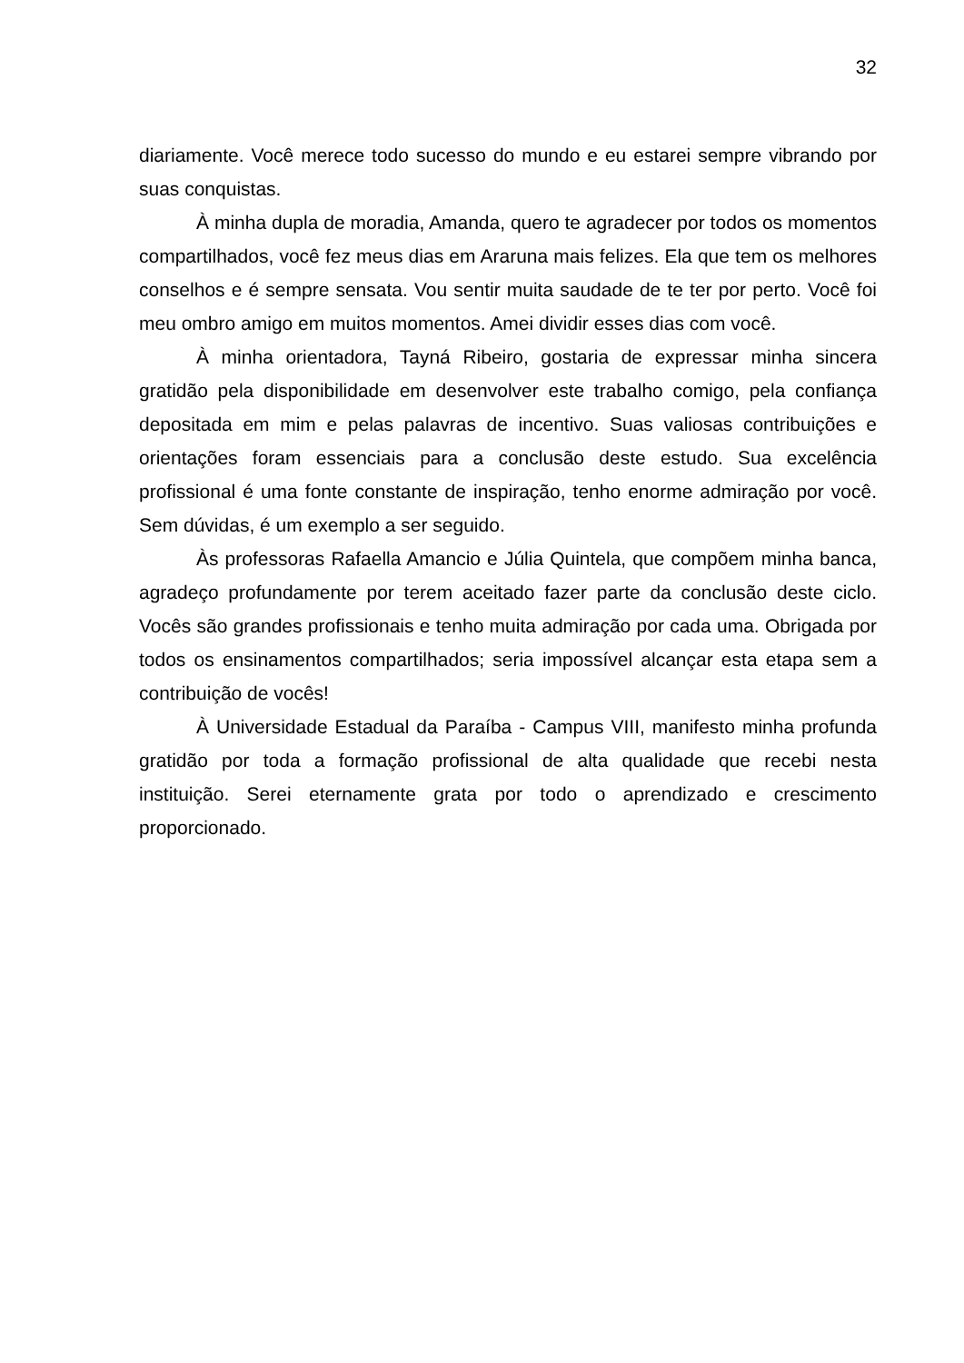32
diariamente. Você merece todo sucesso do mundo e eu estarei sempre vibrando por suas conquistas.
À minha dupla de moradia, Amanda, quero te agradecer por todos os momentos compartilhados, você fez meus dias em Araruna mais felizes. Ela que tem os melhores conselhos e é sempre sensata. Vou sentir muita saudade de te ter por perto. Você foi meu ombro amigo em muitos momentos. Amei dividir esses dias com você.
À minha orientadora, Tayná Ribeiro, gostaria de expressar minha sincera gratidão pela disponibilidade em desenvolver este trabalho comigo, pela confiança depositada em mim e pelas palavras de incentivo. Suas valiosas contribuições e orientações foram essenciais para a conclusão deste estudo. Sua excelência profissional é uma fonte constante de inspiração, tenho enorme admiração por você. Sem dúvidas, é um exemplo a ser seguido.
Às professoras Rafaella Amancio e Júlia Quintela, que compõem minha banca, agradeço profundamente por terem aceitado fazer parte da conclusão deste ciclo. Vocês são grandes profissionais e tenho muita admiração por cada uma. Obrigada por todos os ensinamentos compartilhados; seria impossível alcançar esta etapa sem a contribuição de vocês!
À Universidade Estadual da Paraíba - Campus VIII, manifesto minha profunda gratidão por toda a formação profissional de alta qualidade que recebi nesta instituição. Serei eternamente grata por todo o aprendizado e crescimento proporcionado.